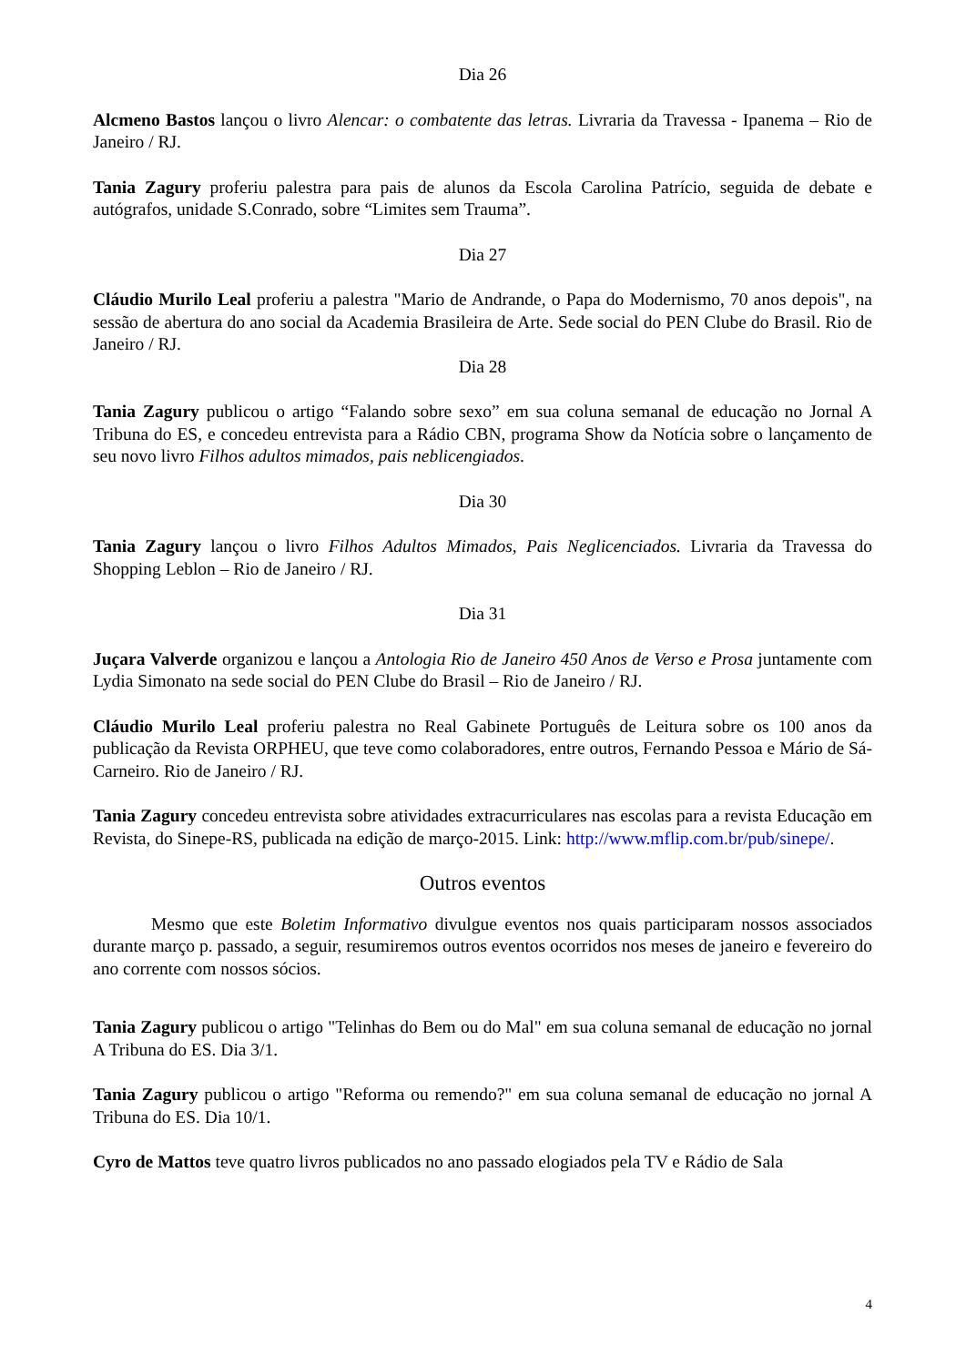Dia 26
Alcmeno Bastos lançou o livro Alencar: o combatente das letras. Livraria da Travessa - Ipanema – Rio de Janeiro / RJ.
Tania Zagury proferiu palestra para pais de alunos da Escola Carolina Patrício, seguida de debate e autógrafos, unidade S.Conrado, sobre “Limites sem Trauma”.
Dia 27
Cláudio Murilo Leal proferiu a palestra "Mario de Andrande, o Papa do Modernismo, 70 anos depois", na sessão de abertura do ano social da Academia Brasileira de Arte. Sede social do PEN Clube do Brasil. Rio de Janeiro / RJ.
Dia 28
Tania Zagury publicou o artigo “Falando sobre sexo” em sua coluna semanal de educação no Jornal A Tribuna do ES, e concedeu entrevista para a Rádio CBN, programa Show da Notícia sobre o lançamento de seu novo livro Filhos adultos mimados, pais neblicengiados.
Dia 30
Tania Zagury lançou o livro Filhos Adultos Mimados, Pais Neglicenciados. Livraria da Travessa do Shopping Leblon – Rio de Janeiro / RJ.
Dia 31
Juçara Valverde organizou e lançou a Antologia Rio de Janeiro 450 Anos de Verso e Prosa juntamente com Lydia Simonato na sede social do PEN Clube do Brasil – Rio de Janeiro / RJ.
Cláudio Murilo Leal proferiu palestra no Real Gabinete Português de Leitura sobre os 100 anos da publicação da Revista ORPHEU, que teve como colaboradores, entre outros, Fernando Pessoa e Mário de Sá-Carneiro. Rio de Janeiro / RJ.
Tania Zagury concedeu entrevista sobre atividades extracurriculares nas escolas para a revista Educação em Revista, do Sinepe-RS, publicada na edição de março-2015. Link: http://www.mflip.com.br/pub/sinepe/.
Outros eventos
Mesmo que este Boletim Informativo divulgue eventos nos quais participaram nossos associados durante março p. passado, a seguir, resumiremos outros eventos ocorridos nos meses de janeiro e fevereiro do ano corrente com nossos sócios.
Tania Zagury publicou o artigo "Telinhas do Bem ou do Mal" em sua coluna semanal de educação no jornal A Tribuna do ES. Dia 3/1.
Tania Zagury publicou o artigo "Reforma ou remendo?" em sua coluna semanal de educação no jornal A Tribuna do ES. Dia 10/1.
Cyro de Mattos teve quatro livros publicados no ano passado elogiados pela TV e Rádio de Sala
4